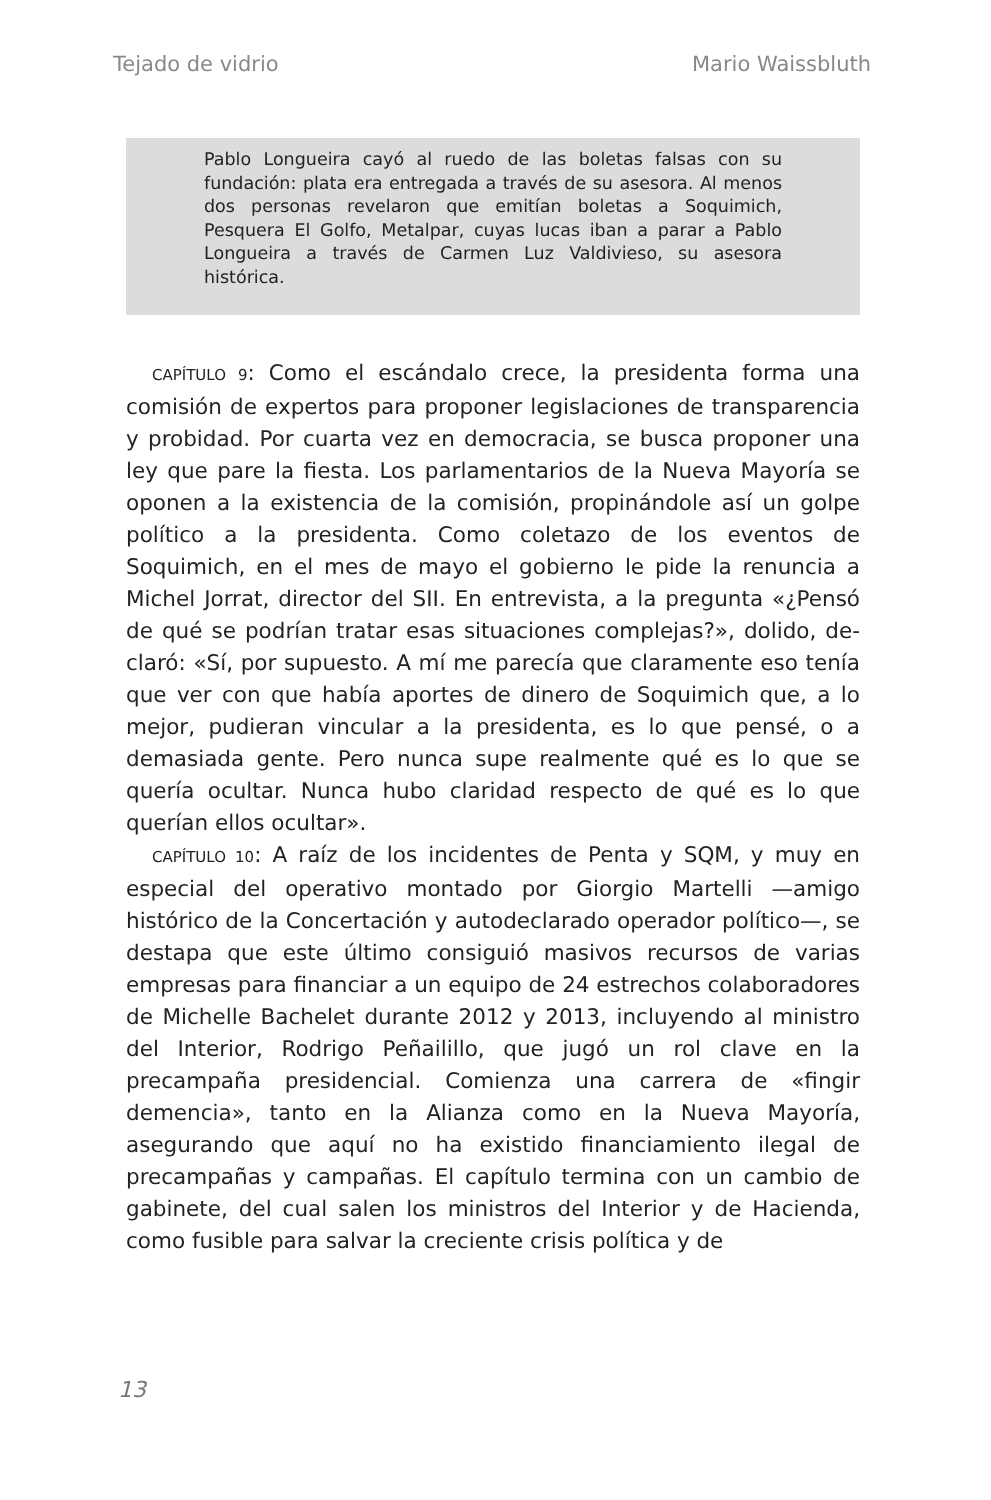Tejado de vidrio Mario Waissbluth
Pablo Longueira cayó al ruedo de las boletas falsas con su fundación: plata era entregada a través de su asesora. Al menos dos personas revelaron que emi­tían boletas a Soquimich, Pesquera El Golfo, Metal­par, cuyas lucas iban a parar a Pablo Longueira a tra­vés de Carmen Luz Valdivieso, su asesora histórica.
CAPÍTULO 9: Como el escándalo crece, la presidenta forma una comisión de expertos para proponer legislaciones de transparencia y probidad. Por cuarta vez en democracia, se busca proponer una ley que pare la fiesta. Los parlamenta­rios de la Nueva Mayoría se oponen a la existencia de la comisión, propinándole así un golpe político a la presiden­ta. Como coletazo de los eventos de Soquimich, en el mes de mayo el gobierno le pide la renuncia a Michel Jorrat, di­rector del SII. En entrevista, a la pregunta «¿Pensó de qué se podrían tratar esas situaciones complejas?», dolido, de­claró: «Sí, por supuesto. A mí me parecía que claramente eso tenía que ver con que había aportes de dinero de So­quimich que, a lo mejor, pudieran vincular a la presidenta, es lo que pensé, o a demasiada gente. Pero nunca supe realmente qué es lo que se quería ocultar. Nunca hubo cla­ridad respecto de qué es lo que querían ellos ocultar».
CAPÍTULO 10: A raíz de los incidentes de Penta y SQM, y muy en especial del operativo montado por Giorgio Marte­lli —amigo histórico de la Concertación y autodeclarado operador político—, se destapa que este último consiguió masivos recursos de varias empresas para financiar a un equipo de 24 estrechos colaboradores de Michelle Bache­let durante 2012 y 2013, incluyendo al ministro del Interior, Rodrigo Peñailillo, que jugó un rol clave en la precampaña presidencial. Comienza una carrera de «fingir demencia», tanto en la Alianza como en la Nueva Mayoría, asegurando que aquí no ha existido financiamiento ilegal de precampa­ñas y campañas. El capítulo termina con un cambio de ga­binete, del cual salen los ministros del Interior y de Hacien­da, como fusible para salvar la creciente crisis política y de
13